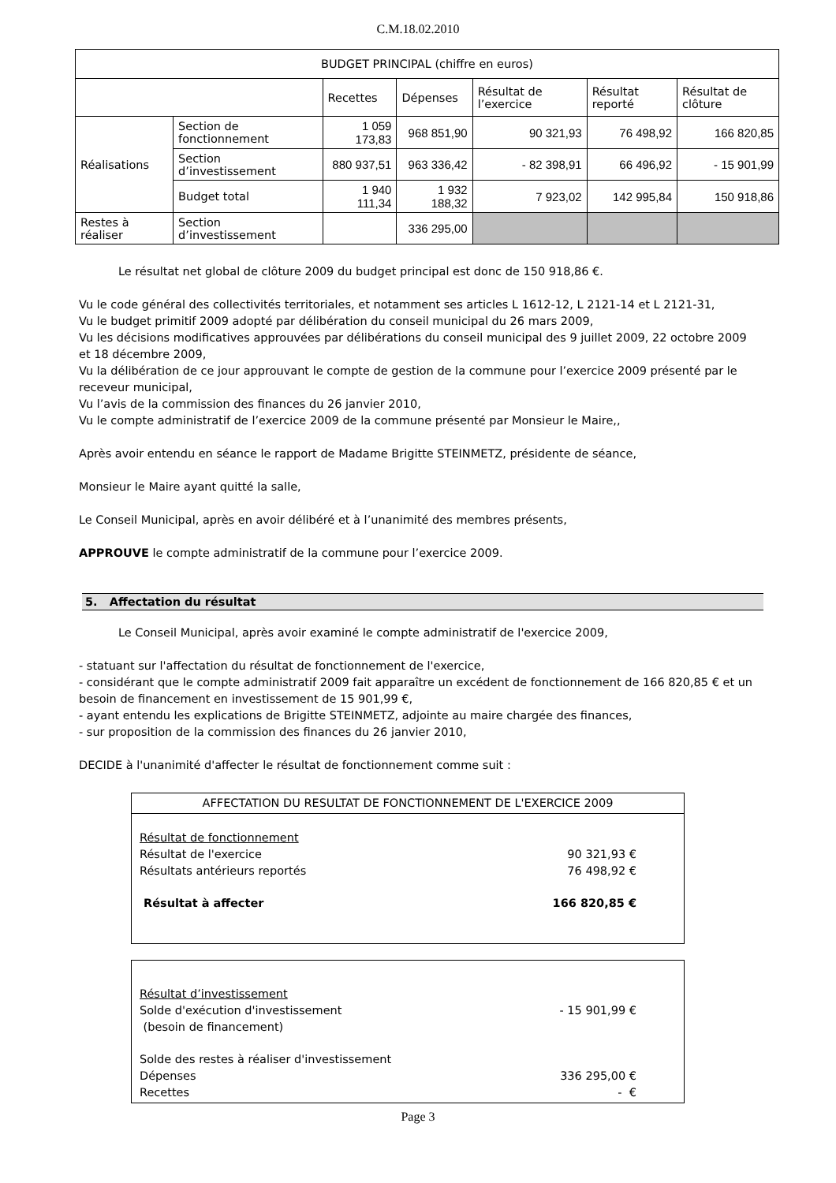C.M.18.02.2010
| BUDGET PRINCIPAL (chiffre en euros) | | | | | | |
| --- | --- | --- | --- | --- | --- | --- |
| | | Recettes | Dépenses | Résultat de l’exercice | Résultat reporté | Résultat de clôture |
| Réalisations | Section de fonctionnement | 1 059 173,83 | 968 851,90 | 90 321,93 | 76 498,92 | 166 820,85 |
| | Section d’investissement | 880 937,51 | 963 336,42 | - 82 398,91 | 66 496,92 | - 15 901,99 |
| | Budget total | 1 940 111,34 | 1 932 188,32 | 7 923,02 | 142 995,84 | 150 918,86 |
| Restes à réaliser | Section d’investissement | | 336 295,00 | | | |
Le résultat net global de clôture 2009 du budget principal est donc de 150 918,86 €.
Vu le code général des collectivités territoriales, et notamment ses articles L 1612-12, L 2121-14 et L 2121-31,
Vu le budget primitif 2009 adopté par délibération du conseil municipal du 26 mars 2009,
Vu les décisions modificatives approuvées par délibérations du conseil municipal des 9 juillet 2009, 22 octobre 2009 et 18 décembre 2009,
Vu la délibération de ce jour approuvant le compte de gestion de la commune pour l’exercice 2009 présenté par le receveur municipal,
Vu l’avis de la commission des finances du 26 janvier 2010,
Vu le compte administratif de l’exercice 2009 de la commune présenté par Monsieur le Maire,,
Après avoir entendu en séance le rapport de Madame Brigitte STEINMETZ, présidente de séance,
Monsieur le Maire ayant quitté la salle,
Le Conseil Municipal, après en avoir délibéré et à l’unanimité des membres présents,
APPROUVE le compte administratif de la commune pour l’exercice 2009.
5. Affectation du résultat
Le Conseil Municipal, après avoir examiné le compte administratif de l'exercice 2009,
- statuant sur l'affectation du résultat de fonctionnement de l'exercice,
- considérant que le compte administratif 2009 fait apparaître un excédent de fonctionnement de 166 820,85 € et un besoin de financement en investissement de 15 901,99 €,
- ayant entendu les explications de Brigitte STEINMETZ, adjointe au maire chargée des finances,
- sur proposition de la commission des finances du 26 janvier 2010,
DECIDE à l'unanimité d'affecter le résultat de fonctionnement comme suit :
AFFECTATION DU RESULTAT DE FONCTIONNEMENT DE L'EXERCICE 2009
Résultat de fonctionnement
Résultat de l'exercice 90 321,93 €
Résultats antérieurs reportés 76 498,92 €
Résultat à affecter 166 820,85 €
Résultat d’investissement
Solde d'exécution d'investissement
(besoin de financement) - 15 901,99 €
Solde des restes à réaliser d'investissement
Dépenses 336 295,00 €
Recettes - €
Page 3